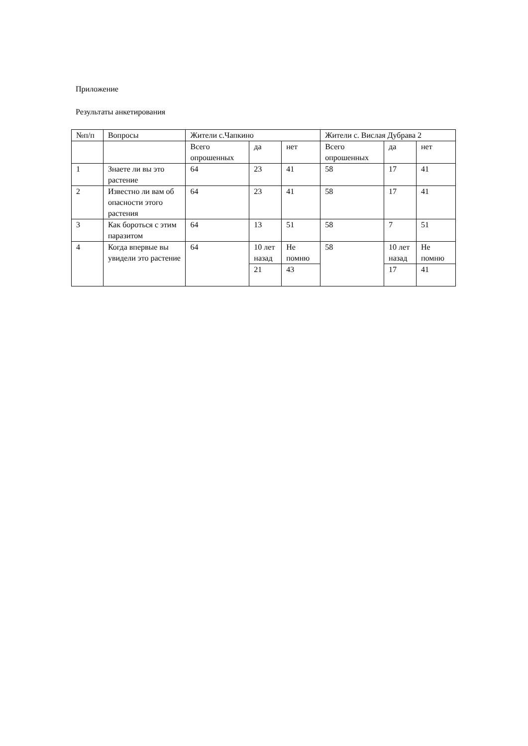Приложение
Результаты анкетирования
| №п/п | Вопросы | Жители с.Чапкино | | | Жители с. Вислая Дубрава 2 | | |
| | | Всего опрошенных | да | нет | Всего опрошенных | да | нет |
| 1 | Знаете ли вы это растение | 64 | 23 | 41 | 58 | 17 | 41 |
| 2 | Известно ли вам об опасности этого растения | 64 | 23 | 41 | 58 | 17 | 41 |
| 3 | Как бороться с этим паразитом | 64 | 13 | 51 | 58 | 7 | 51 |
| 4 | Когда впервые вы увидели это растение | 64 | 10 лет назад | Не помню | 58 | 10 лет назад | Не помню |
| | | | 21 | 43 | | 17 | 41 |